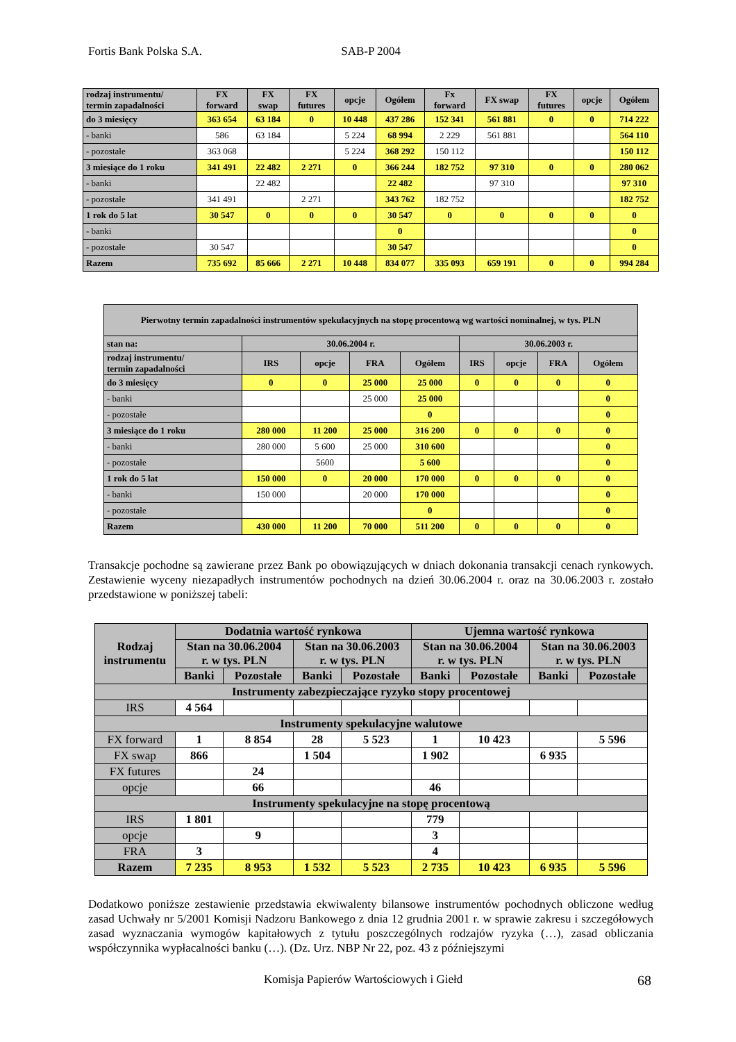Fortis Bank Polska S.A. SAB-P 2004
| rodzaj instrumentu/ termin zapadalności | FX forward | FX swap | FX futures | opcje | Ogółem | Fx forward | FX swap | FX futures | opcje | Ogółem |
| do 3 miesięcy | 363 654 | 63 184 | 0 | 10 448 | 437 286 | 152 341 | 561 881 | 0 | 0 | 714 222 |
| - banki | 586 | 63 184 | | 5 224 | 68 994 | 2 229 | 561 881 | | | 564 110 |
| - pozostałe | 363 068 | | | 5 224 | 368 292 | 150 112 | | | | 150 112 |
| 3 miesiące do 1 roku | 341 491 | 22 482 | 2 271 | 0 | 366 244 | 182 752 | 97 310 | 0 | 0 | 280 062 |
| - banki | | 22 482 | | | 22 482 | | 97 310 | | | 97 310 |
| - pozostałe | 341 491 | | 2 271 | | 343 762 | 182 752 | | | | 182 752 |
| 1 rok do 5 lat | 30 547 | 0 | 0 | 0 | 30 547 | 0 | 0 | 0 | 0 | 0 |
| - banki | | | | | 0 | | | | | 0 |
| - pozostałe | 30 547 | | | | 30 547 | | | | | 0 |
| Razem | 735 692 | 85 666 | 2 271 | 10 448 | 834 077 | 335 093 | 659 191 | 0 | 0 | 994 284 |
| Pierwotny termin zapadalności instrumentów spekulacyjnych na stopę procentową wg wartości nominalnej, w tys. PLN | | | | | | | | |
| stan na: | 30.06.2004 r. | | | | 30.06.2003 r. | | | |
| rodzaj instrumentu/ termin zapadalności | IRS | opcje | FRA | Ogółem | IRS | opcje | FRA | Ogółem |
| do 3 miesięcy | 0 | 0 | 25 000 | 25 000 | 0 | 0 | 0 | 0 |
| - banki | | | 25 000 | 25 000 | | | | 0 |
| - pozostałe | | | | 0 | | | | 0 |
| 3 miesiące do 1 roku | 280 000 | 11 200 | 25 000 | 316 200 | 0 | 0 | 0 | 0 |
| - banki | 280 000 | 5 600 | 25 000 | 310 600 | | | | 0 |
| - pozostałe | | 5600 | | 5 600 | | | | 0 |
| 1 rok do 5 lat | 150 000 | 0 | 20 000 | 170 000 | 0 | 0 | 0 | 0 |
| - banki | 150 000 | | 20 000 | 170 000 | | | | 0 |
| - pozostałe | | | | 0 | | | | 0 |
| Razem | 430 000 | 11 200 | 70 000 | 511 200 | 0 | 0 | 0 | 0 |
Transakcje pochodne są zawierane przez Bank po obowiązujących w dniach dokonania transakcji cenach rynkowych. Zestawienie wyceny niezapadłych instrumentów pochodnych na dzień 30.06.2004 r. oraz na 30.06.2003 r. zostało przedstawione w poniższej tabeli:
| Rodzaj instrumentu | Dodatnia wartość rynkowa | | | | Ujemna wartość rynkowa | | | |
| | Stan na 30.06.2004 r. w tys. PLN | | Stan na 30.06.2003 r. w tys. PLN | | Stan na 30.06.2004 r. w tys. PLN | | Stan na 30.06.2003 r. w tys. PLN | |
| | Banki | Pozostałe | Banki | Pozostałe | Banki | Pozostałe | Banki | Pozostałe |
| Instrumenty zabezpieczające ryzyko stopy procentowej | | | | | | | | |
| IRS | 4 564 | | | | | | | |
| Instrumenty spekulacyjne walutowe | | | | | | | | |
| FX forward | 1 | 8 854 | 28 | 5 523 | 1 | 10 423 | | 5 596 |
| FX swap | 866 | | 1 504 | | 1 902 | | 6 935 | |
| FX futures | | 24 | | | | | | |
| opcje | | 66 | | | 46 | | | |
| Instrumenty spekulacyjne na stopę procentową | | | | | | | | |
| IRS | 1 801 | | | | 779 | | | |
| opcje | | 9 | | | 3 | | | |
| FRA | 3 | | | | 4 | | | |
| Razem | 7 235 | 8 953 | 1 532 | 5 523 | 2 735 | 10 423 | 6 935 | 5 596 |
Dodatkowo poniższe zestawienie przedstawia ekwiwalenty bilansowe instrumentów pochodnych obliczone według zasad Uchwały nr 5/2001 Komisji Nadzoru Bankowego z dnia 12 grudnia 2001 r. w sprawie zakresu i szczegółowych zasad wyznaczania wymogów kapitałowych z tytułu poszczególnych rodzajów ryzyka (…), zasad obliczania współczynnika wypłacalności banku (…). (Dz. Urz. NBP Nr 22, poz. 43 z późniejszymi
Komisja Papierów Wartościowych i Giełd
68